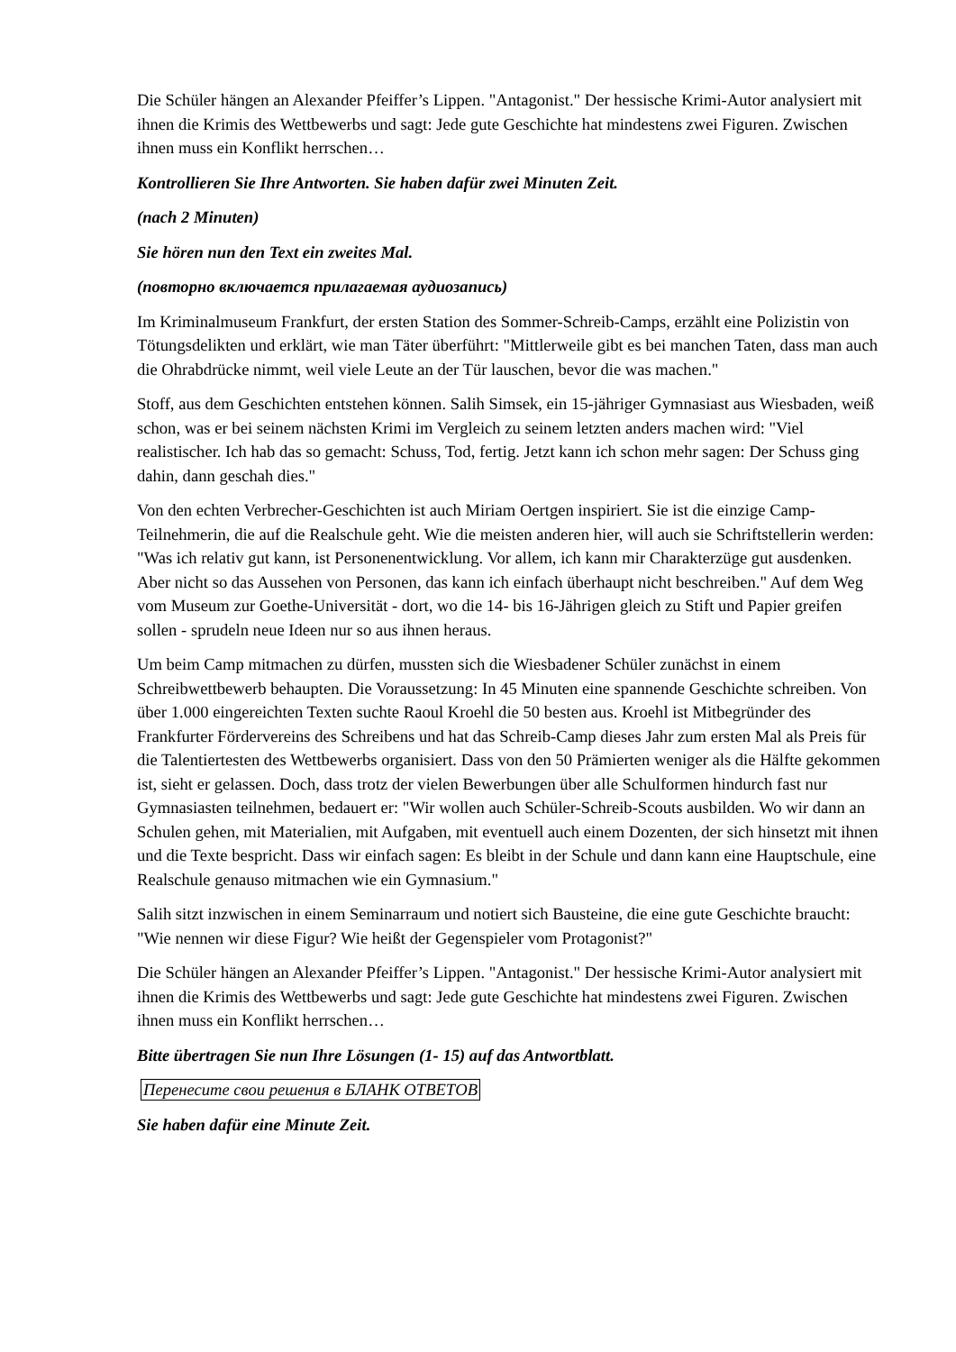Die Schüler hängen an Alexander Pfeiffer’s Lippen. "Antagonist." Der hessische Krimi-Autor analysiert mit ihnen die Krimis des Wettbewerbs und sagt: Jede gute Geschichte hat mindestens zwei Figuren. Zwischen ihnen muss ein Konflikt herrschen…
Kontrollieren Sie Ihre Antworten. Sie haben dafür zwei Minuten Zeit.
(nach 2 Minuten)
Sie hören nun den Text ein zweites Mal.
(повторно включается прилагаемая аудиозапись)
Im Kriminalmuseum Frankfurt, der ersten Station des Sommer-Schreib-Camps, erzählt eine Polizistin von Tötungsdelikten und erklärt, wie man Täter überführt: "Mittlerweile gibt es bei manchen Taten, dass man auch die Ohrabdrücke nimmt, weil viele Leute an der Tür lauschen, bevor die was machen."
Stoff, aus dem Geschichten entstehen können. Salih Simsek, ein 15-jähriger Gymnasiast aus Wiesbaden, weiß schon, was er bei seinem nächsten Krimi im Vergleich zu seinem letzten anders machen wird: "Viel realistischer. Ich hab das so gemacht: Schuss, Tod, fertig. Jetzt kann ich schon mehr sagen: Der Schuss ging dahin, dann geschah dies."
Von den echten Verbrecher-Geschichten ist auch Miriam Oertgen inspiriert. Sie ist die einzige Camp-Teilnehmerin, die auf die Realschule geht. Wie die meisten anderen hier, will auch sie Schriftstellerin werden: "Was ich relativ gut kann, ist Personenentwicklung. Vor allem, ich kann mir Charakterzüge gut ausdenken. Aber nicht so das Aussehen von Personen, das kann ich einfach überhaupt nicht beschreiben." Auf dem Weg vom Museum zur Goethe-Universität - dort, wo die 14- bis 16-Jährigen gleich zu Stift und Papier greifen sollen - sprudeln neue Ideen nur so aus ihnen heraus.
Um beim Camp mitmachen zu dürfen, mussten sich die Wiesbadener Schüler zunächst in einem Schreibwettbewerb behaupten. Die Voraussetzung: In 45 Minuten eine spannende Geschichte schreiben. Von über 1.000 eingereichten Texten suchte Raoul Kroehl die 50 besten aus. Kroehl ist Mitbegründer des Frankfurter Fördervereins des Schreibens und hat das Schreib-Camp dieses Jahr zum ersten Mal als Preis für die Talentiertesten des Wettbewerbs organisiert. Dass von den 50 Prämierten weniger als die Hälfte gekommen ist, sieht er gelassen. Doch, dass trotz der vielen Bewerbungen über alle Schulformen hindurch fast nur Gymnasiasten teilnehmen, bedauert er: "Wir wollen auch Schüler-Schreib-Scouts ausbilden. Wo wir dann an Schulen gehen, mit Materialien, mit Aufgaben, mit eventuell auch einem Dozenten, der sich hinsetzt mit ihnen und die Texte bespricht. Dass wir einfach sagen: Es bleibt in der Schule und dann kann eine Hauptschule, eine Realschule genauso mitmachen wie ein Gymnasium."
Salih sitzt inzwischen in einem Seminarraum und notiert sich Bausteine, die eine gute Geschichte braucht: "Wie nennen wir diese Figur? Wie heißt der Gegenspieler vom Protagonist?"
Die Schüler hängen an Alexander Pfeiffer’s Lippen. "Antagonist." Der hessische Krimi-Autor analysiert mit ihnen die Krimis des Wettbewerbs und sagt: Jede gute Geschichte hat mindestens zwei Figuren. Zwischen ihnen muss ein Konflikt herrschen…
Bitte übertragen Sie nun Ihre Lösungen (1- 15) auf das Antwortblatt.
Перенесите свои решения в БЛАНК ОТВЕТОВ
Sie haben dafür eine Minute Zeit.